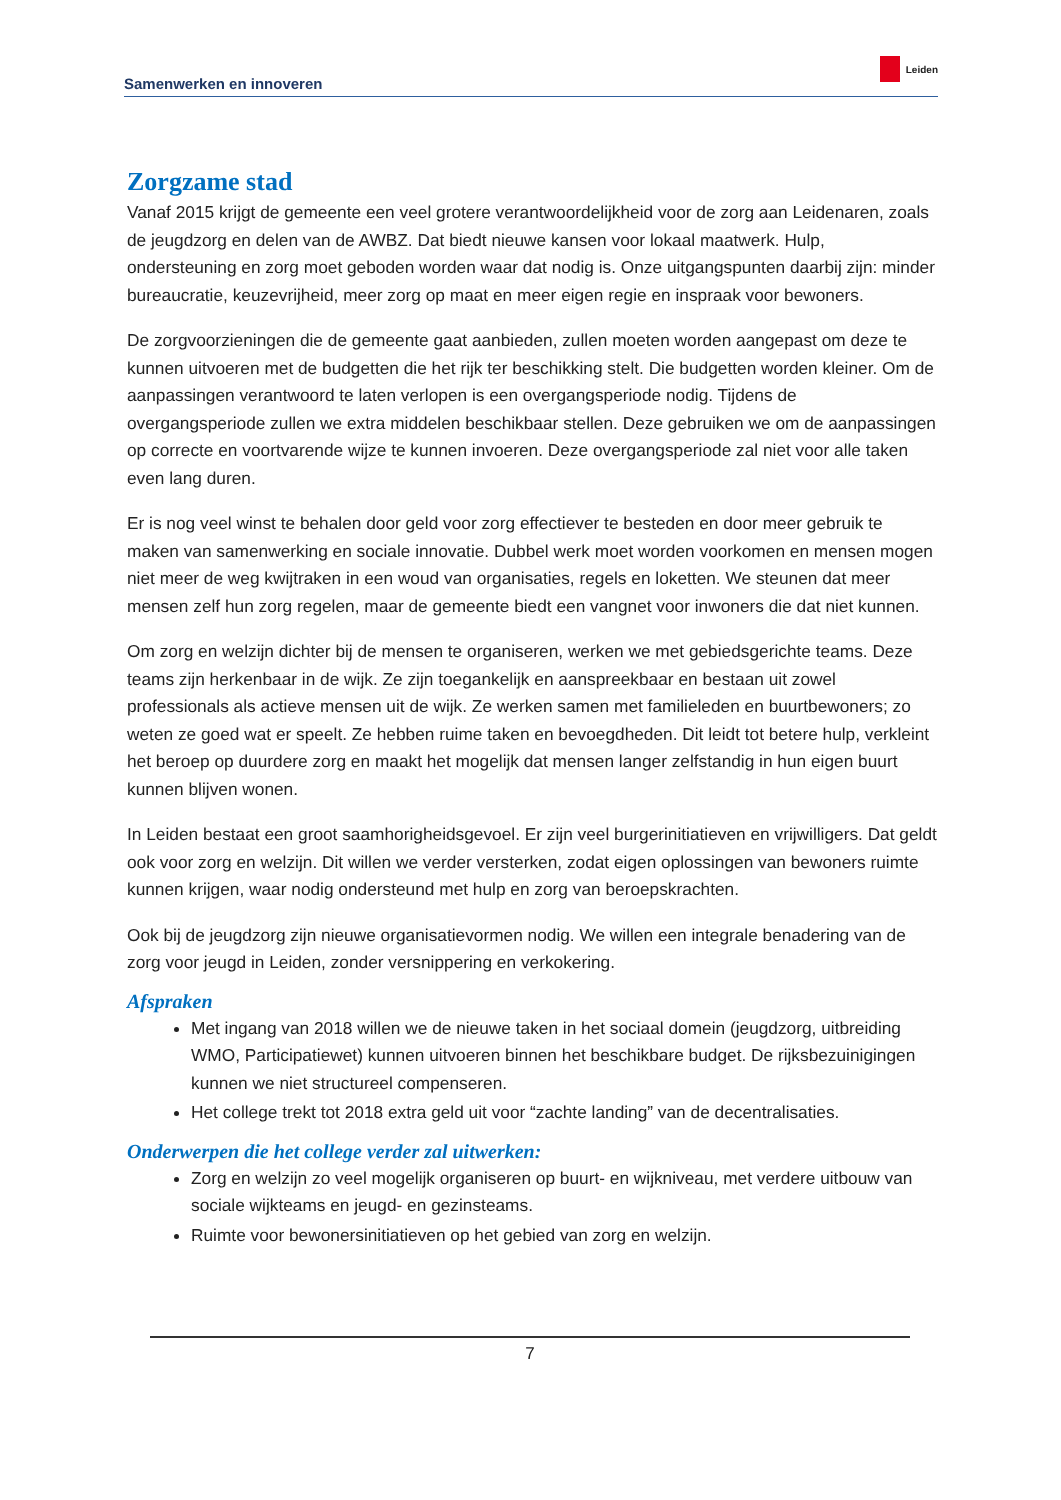Samenwerken en innoveren Leiden
Zorgzame stad
Vanaf 2015 krijgt de gemeente een veel grotere verantwoordelijkheid voor de zorg aan Leidenaren, zoals de jeugdzorg en delen van de AWBZ. Dat biedt nieuwe kansen voor lokaal maatwerk. Hulp, ondersteuning en zorg moet geboden worden waar dat nodig is. Onze uitgangspunten daarbij zijn: minder bureaucratie, keuzevrijheid, meer zorg op maat en meer eigen regie en inspraak voor bewoners.
De zorgvoorzieningen die de gemeente gaat aanbieden, zullen moeten worden aangepast om deze te kunnen uitvoeren met de budgetten die het rijk ter beschikking stelt. Die budgetten worden kleiner. Om de aanpassingen verantwoord te laten verlopen is een overgangsperiode nodig. Tijdens de overgangsperiode zullen we extra middelen beschikbaar stellen. Deze gebruiken we om de aanpassingen op correcte en voortvarende wijze te kunnen invoeren. Deze overgangsperiode zal niet voor alle taken even lang duren.
Er is nog veel winst te behalen door geld voor zorg effectiever te besteden en door meer gebruik te maken van samenwerking en sociale innovatie. Dubbel werk moet worden voorkomen en mensen mogen niet meer de weg kwijtraken in een woud van organisaties, regels en loketten. We steunen dat meer mensen zelf hun zorg regelen, maar de gemeente biedt een vangnet voor inwoners die dat niet kunnen.
Om zorg en welzijn dichter bij de mensen te organiseren, werken we met gebiedsgerichte teams. Deze teams zijn herkenbaar in de wijk. Ze zijn toegankelijk en aanspreekbaar en bestaan uit zowel professionals als actieve mensen uit de wijk. Ze werken samen met familieleden en buurtbewoners; zo weten ze goed wat er speelt. Ze hebben ruime taken en bevoegdheden. Dit leidt tot betere hulp, verkleint het beroep op duurdere zorg en maakt het mogelijk dat mensen langer zelfstandig in hun eigen buurt kunnen blijven wonen.
In Leiden bestaat een groot saamhorigheidsgevoel. Er zijn veel burgerinitiatieven en vrijwilligers. Dat geldt ook voor zorg en welzijn. Dit willen we verder versterken, zodat eigen oplossingen van bewoners ruimte kunnen krijgen, waar nodig ondersteund met hulp en zorg van beroepskrachten.
Ook bij de jeugdzorg zijn nieuwe organisatievormen nodig. We willen een integrale benadering van de zorg voor jeugd in Leiden, zonder versnippering en verkokering.
Afspraken
Met ingang van 2018 willen we de nieuwe taken in het sociaal domein (jeugdzorg, uitbreiding WMO, Participatiewet) kunnen uitvoeren binnen het beschikbare budget. De rijksbezuinigingen kunnen we niet structureel compenseren.
Het college trekt tot 2018 extra geld uit voor “zachte landing” van de decentralisaties.
Onderwerpen die het college verder zal uitwerken:
Zorg en welzijn zo veel mogelijk organiseren op buurt- en wijkniveau, met verdere uitbouw van sociale wijkteams en jeugd- en gezinsteams.
Ruimte voor bewonersinitiatieven op het gebied van zorg en welzijn.
7